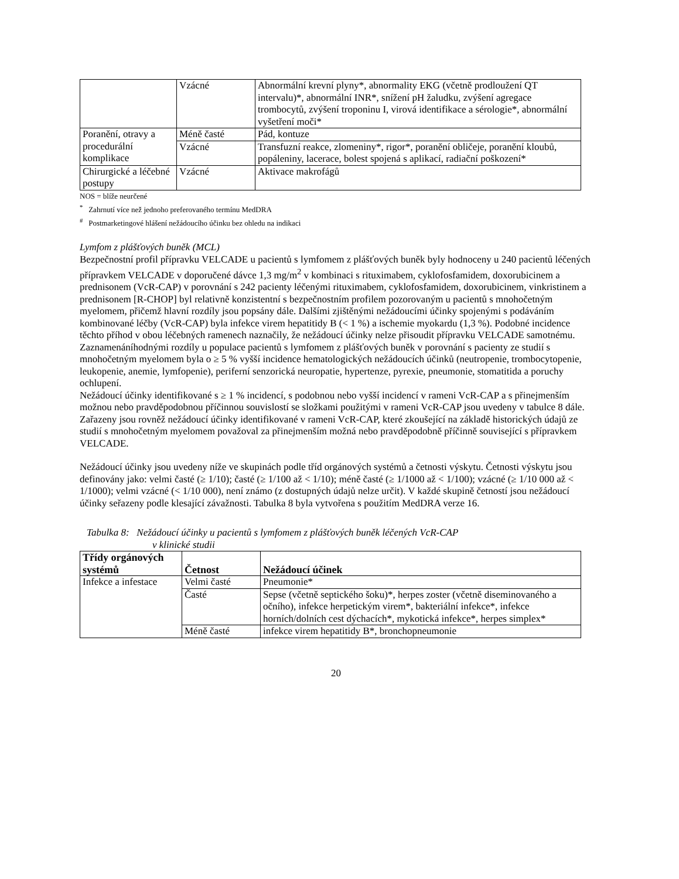| | Vzácné | Abnormální krevní plyny*, abnormality EKG (včetně prodloužení QT intervalu)*, abnormální INR*, snížení pH žaludku, zvýšení agregace trombocytů, zvýšení troponinu I, virová identifikace a sérologie*, abnormální vyšetření moči* |
| Poranění, otravy a procedurální komplikace | Méně časté | Pád, kontuze |
| | Vzácné | Transfuzní reakce, zlomeniny*, rigor*, poranění obličeje, poranění kloubů, popáleniny, lacerace, bolest spojená s aplikací, radiační poškození* |
| Chirurgické a léčebné postupy | Vzácné | Aktivace makrofágů |
NOS = blíže neurčené
<sup>*</sup> Zahrnutí více než jednoho preferovaného termínu MedDRA
<sup>#</sup> Postmarketingové hlášení nežádoucího účinku bez ohledu na indikaci
Lymfom z plášťových buněk (MCL)
Bezpečnostní profil přípravku VELCADE u pacientů s lymfomem z plášťových buněk byly hodnoceny u 240 pacientů léčených přípravkem VELCADE v doporučené dávce 1,3 mg/m<sup>2</sup> v kombinaci s rituximabem, cyklofosfamidem, doxorubicinem a prednisonem (VcR-CAP) v porovnání s 242 pacienty léčenými rituximabem, cyklofosfamidem, doxorubicinem, vinkristinem a prednisonem [R-CHOP] byl relativně konzistentní s bezpečnostním profilem pozorovaným u pacientů s mnohočetným myelomem, přičemž hlavní rozdíly jsou popsány dále. Dalšími zjištěnými nežádoucími účinky spojenými s podáváním kombinované léčby (VcR-CAP) byla infekce virem hepatitidy B (< 1 %) a ischemie myokardu (1,3 %). Podobné incidence těchto příhod v obou léčebných ramenech naznačily, že nežádoucí účinky nelze přisoudit přípravku VELCADE samotnému. Zaznamenáníhodnými rozdíly u populace pacientů s lymfomem z plášťových buněk v porovnání s pacienty ze studií s mnohočetným myelomem byla o ≥ 5 % vyšší incidence hematologických nežádoucích účinků (neutropenie, trombocytopenie, leukopenie, anemie, lymfopenie), periferní senzorická neuropatie, hypertenze, pyrexie, pneumonie, stomatitida a poruchy ochlupení.
Nežádoucí účinky identifikované s ≥ 1 % incidencí, s podobnou nebo vyšší incidencí v rameni VcR-CAP a s přinejmenším možnou nebo pravděpodobnou příčinnou souvislostí se složkami použitými v rameni VcR-CAP jsou uvedeny v tabulce 8 dále. Zařazeny jsou rovněž nežádoucí účinky identifikované v rameni VcR-CAP, které zkoušející na základě historických údajů ze studií s mnohočetným myelomem považoval za přinejmenším možná nebo pravděpodobně příčinně související s přípravkem VELCADE.
Nežádoucí účinky jsou uvedeny níže ve skupinách podle tříd orgánových systémů a četnosti výskytu. Četnosti výskytu jsou definovány jako: velmi časté (≥ 1/10); časté (≥ 1/100 až < 1/10); méně časté (≥ 1/1000 až < 1/100); vzácné (≥ 1/10 000 až < 1/1000); velmi vzácné (< 1/10 000), není známo (z dostupných údajů nelze určit). V každé skupině četností jsou nežádoucí účinky seřazeny podle klesající závažnosti. Tabulka 8 byla vytvořena s použitím MedDRA verze 16.
Tabulka 8: Nežádoucí účinky u pacientů s lymfomem z plášťových buněk léčených VcR-CAP
v klinické studii
| Třídy orgánových systémů | Četnost | Nežádoucí účinek |
| --- | --- | --- |
| Infekce a infestace | Velmi časté | Pneumonie* |
| | Časté | Sepse (včetně septického šoku)*, herpes zoster (včetně diseminovaného a očního), infekce herpetickým virem*, bakteriální infekce*, infekce horních/dolních cest dýchacích*, mykotická infekce*, herpes simplex* |
| | Méně časté | infekce virem hepatitidy B*, bronchopneumonie |
20